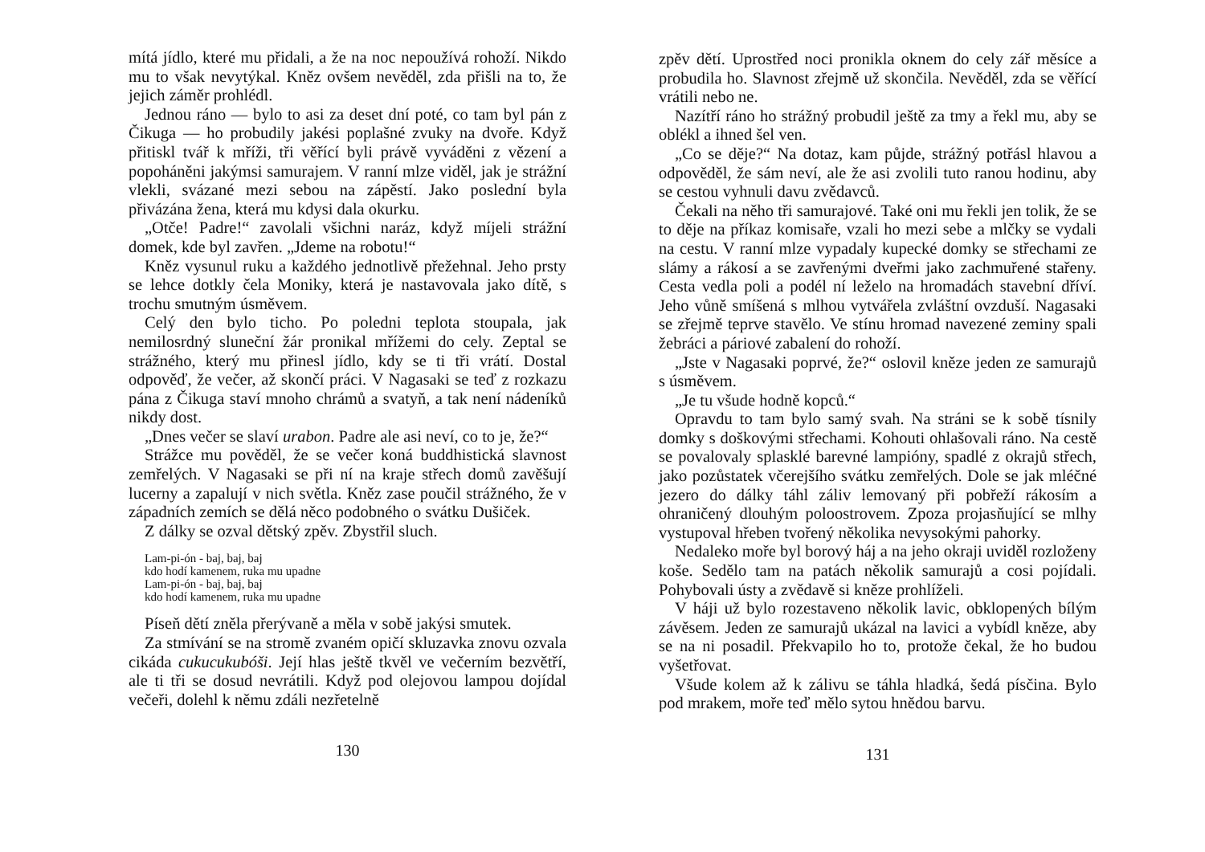mítá jídlo, které mu přidali, a že na noc nepoužívá rohoží. Nikdo mu to však nevytýkal. Kněz ovšem nevěděl, zda přišli na to, že jejich záměr prohlédl.
Jednou ráno — bylo to asi za deset dní poté, co tam byl pán z Čikuga — ho probudily jakési poplašné zvuky na dvoře. Když přitiskl tvář k mříži, tři věřící byli právě vyváděni z vězení a popoháněni jakýmsi samurajem. V ranní mlze viděl, jak je strážní vlekli, svázané mezi sebou na zápěstí. Jako poslední byla přivázána žena, která mu kdysi dala okurku.
„Otče! Padre!“ zavolali všichni naráz, když míjeli strážní domek, kde byl zavřen. „Jdeme na robotu!“
Kněz vysunul ruku a každého jednotlivě přežehnal. Jeho prsty se lehce dotkly čela Moniky, která je nastavovala jako dítě, s trochu smutným úsměvem.
Celý den bylo ticho. Po poledni teplota stoupala, jak nemilosrdný sluneční žár pronikal mřížemi do cely. Zeptal se strážného, který mu přinesl jídlo, kdy se ti tři vrátí. Dostal odpověď, že večer, až skončí práci. V Nagasaki se teď z rozkazu pána z Čikuga staví mnoho chrámů a svatyň, a tak není nádeníků nikdy dost.
„Dnes večer se slaví urabon. Padre ale asi neví, co to je, že?“
Strážce mu pověděl, že se večer koná buddhistická slavnost zemřelých. V Nagasaki se při ní na kraje střech domů zavěšují lucerny a zapalují v nich světla. Kněz zase poučil strážného, že v západních zemích se dělá něco podobného o svátku Dušiček.
Z dálky se ozval dětský zpěv. Zbystřil sluch.
Lam-pi-ón - baj, baj, baj
kdo hodí kamenem, ruka mu upadne
Lam-pi-ón - baj, baj, baj
kdo hodí kamenem, ruka mu upadne
Píseň dětí zněla přerývaně a měla v sobě jakýsi smutek.
Za stmívání se na stromě zvaném opičí skluzavka znovu ozvala cikáda cukucukubóši. Její hlas ještě tkvěl ve večerním bezvětří, ale ti tři se dosud nevrátili. Když pod olejovou lampou dojídal večeři, dolehl k němu zdáli nezřetelně
130
zpěv dětí. Uprostřed noci pronikla oknem do cely zář měsíce a probudila ho. Slavnost zřejmě už skončila. Nevěděl, zda se věřící vrátili nebo ne.
Nazítří ráno ho strážný probudil ještě za tmy a řekl mu, aby se oblékl a ihned šel ven.
„Co se děje?“ Na dotaz, kam půjde, strážný potřásl hlavou a odpověděl, že sám neví, ale že asi zvolili tuto ranou hodinu, aby se cestou vyhnuli davu zvědavců.
Čekali na něho tři samurajové. Také oni mu řekli jen tolik, že se to děje na příkaz komisaře, vzali ho mezi sebe a mlčky se vydali na cestu. V ranní mlze vypadaly kupecké domky se střechami ze slámy a rákosí a se zavřenými dveřmi jako zachmuřené stařeny. Cesta vedla poli a podél ní leželo na hromadách stavební dříví. Jeho vůně smíšená s mlhou vytvářela zvláštní ovzduší. Nagasaki se zřejmě teprve stavělo. Ve stínu hromad navezené zeminy spali žebráci a páriové zabalení do rohoží.
„Jste v Nagasaki poprvé, že?“ oslovil kněze jeden ze samurajů s úsměvem.
„Je tu všude hodně kopců.“
Opravdu to tam bylo samý svah. Na stráni se k sobě tísnily domky s doškovými střechami. Kohouti ohlašovali ráno. Na cestě se povalovaly splasklé barevné lampióny, spadlé z okrajů střech, jako pozůstatek včerejšího svátku zemřelých. Dole se jak mléčné jezero do dálky táhl záliv lemovaný při pobřeží rákosím a ohraničený dlouhým poloostrovem. Zpoza projasňující se mlhy vystupoval hřeben tvořený několika nevysokými pahorky.
Nedaleko moře byl borový háj a na jeho okraji uviděl rozloženy koše. Sedělo tam na patách několik samurajů a cosi pojídali. Pohybovali ústy a zvědavě si kněze prohlíželi.
V háji už bylo rozestaveno několik lavic, obklopených bílým závěsem. Jeden ze samurajů ukázal na lavici a vybídl kněze, aby se na ni posadil. Překvapilo ho to, protože čekal, že ho budou vyšetřovat.
Všude kolem až k zálivu se táhla hladká, šedá písčina. Bylo pod mrakem, moře teď mělo sytou hnědou barvu.
131